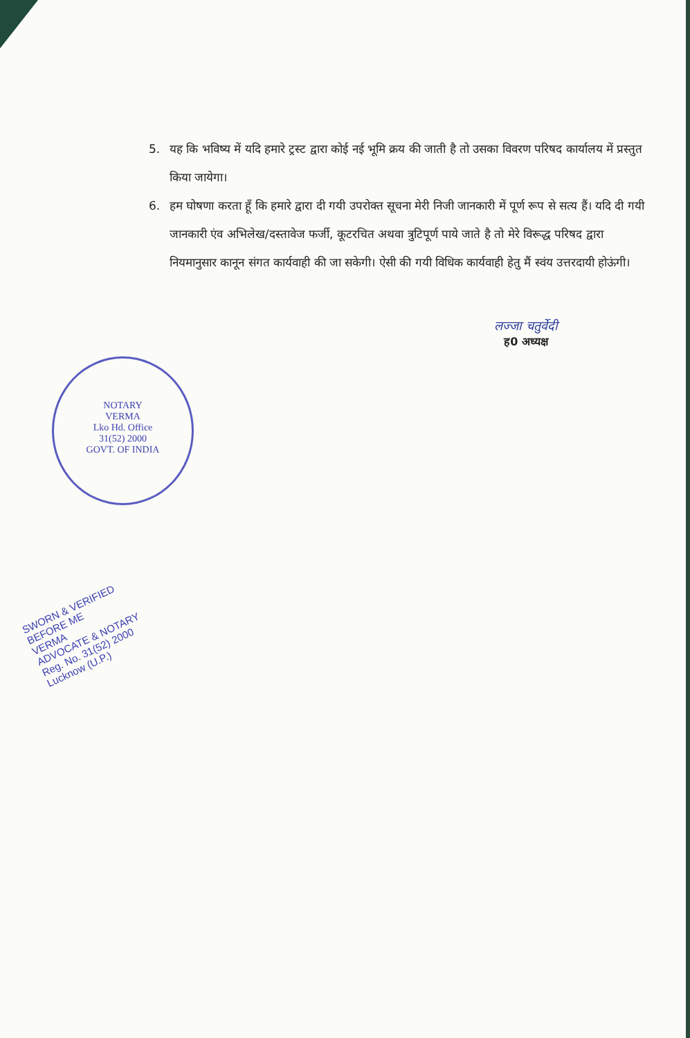5. यह कि भविष्य में यदि हमारे ट्रस्ट द्वारा कोई नई भूमि क्रय की जाती है तो उसका विवरण परिषद कार्यालय में प्रस्तुत किया जायेगा।
6. हम घोषणा करता हूँ कि हमारे द्वारा दी गयी उपरोक्त सूचना मेरी निजी जानकारी में पूर्ण रूप से सत्य हैं। यदि दी गयी जानकारी एंव अभिलेख/दस्तावेज फर्जी, कूटरचित अथवा त्रुटिपूर्ण पाये जाते है तो मेरे विरूद्ध परिषद द्वारा नियमानुसार कानून संगत कार्यवाही की जा सकेगी। ऐसी की गयी विधिक कार्यवाही हेतु मैं स्वंय उत्तरदायी होऊंगी।
लज्जा चतुर्वेदी
ह0 अध्यक्ष
NOTARY
VERMA
Lko Hd. Office
31(52) 2000
GOVT. OF INDIA
SWORN & VERIFIED
BEFORE ME
VERMA
ADVOCATE & NOTARY
Reg. No. 31(52) 2000
Lucknow (U.P.)